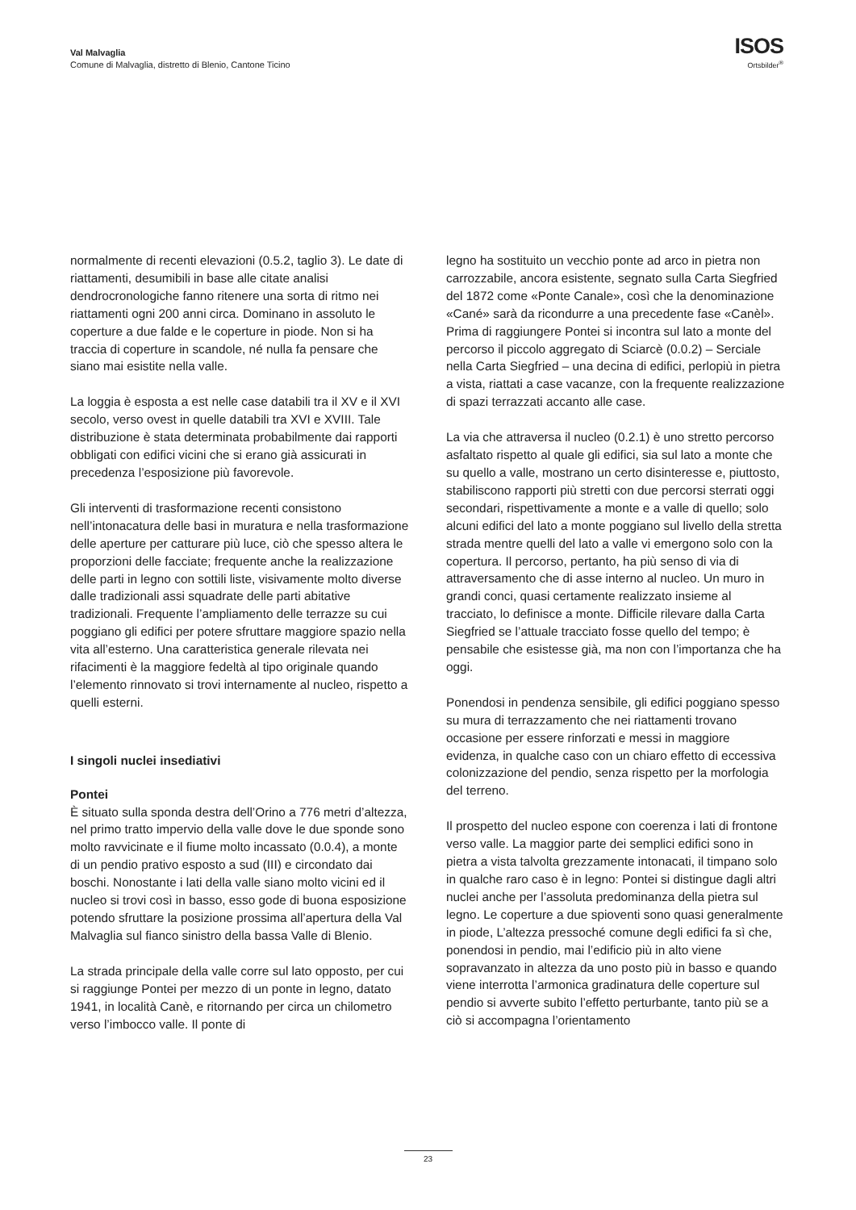Val Malvaglia
Comune di Malvaglia, distretto di Blenio, Cantone Ticino
ISOS
Ortsbilder<sup>®</sup>
normalmente di recenti elevazioni (0.5.2, taglio 3). Le date di riattamenti, desumibili in base alle citate analisi dendrocronologiche fanno ritenere una sorta di ritmo nei riattamenti ogni 200 anni circa. Dominano in assoluto le coperture a due falde e le coperture in piode. Non si ha traccia di coperture in scandole, né nulla fa pensare che siano mai esistite nella valle.
La loggia è esposta a est nelle case databili tra il XV e il XVI secolo, verso ovest in quelle databili tra XVI e XVIII. Tale distribuzione è stata determinata probabilmente dai rapporti obbligati con edifici vicini che si erano già assicurati in precedenza l’esposizione più favorevole.
Gli interventi di trasformazione recenti consistono nell’intonacatura delle basi in muratura e nella trasformazione delle aperture per catturare più luce, ciò che spesso altera le proporzioni delle facciate; frequente anche la realizzazione delle parti in legno con sottili liste, visivamente molto diverse dalle tradizionali assi squadrate delle parti abitative tradizionali. Frequente l’ampliamento delle terrazze su cui poggiano gli edifici per potere sfruttare maggiore spazio nella vita all’esterno. Una caratteristica generale rilevata nei rifacimenti è la maggiore fedeltà al tipo originale quando l’elemento rinnovato si trovi internamente al nucleo, rispetto a quelli esterni.
I singoli nuclei insediativi
Pontei
È situato sulla sponda destra dell’Orino a 776 metri d’altezza, nel primo tratto impervio della valle dove le due sponde sono molto ravvicinate e il fiume molto incassato (0.0.4), a monte di un pendio prativo esposto a sud (III) e circondato dai boschi. Nonostante i lati della valle siano molto vicini ed il nucleo si trovi così in basso, esso gode di buona esposizione potendo sfruttare la posizione prossima all’apertura della Val Malvaglia sul fianco sinistro della bassa Valle di Blenio.
La strada principale della valle corre sul lato opposto, per cui si raggiunge Pontei per mezzo di un ponte in legno, datato 1941, in località Canè, e ritornando per circa un chilometro verso l’imbocco valle. Il ponte di
legno ha sostituito un vecchio ponte ad arco in pietra non carrozzabile, ancora esistente, segnato sulla Carta Siegfried del 1872 come «Ponte Canale», così che la denominazione «Cané» sarà da ricondurre a una precedente fase «Canèl». Prima di raggiungere Pontei si incontra sul lato a monte del percorso il piccolo aggregato di Sciarcè (0.0.2) – Serciale nella Carta Siegfried – una decina di edifici, perlopiù in pietra a vista, riattati a case vacanze, con la frequente realizzazione di spazi terrazzati accanto alle case.
La via che attraversa il nucleo (0.2.1) è uno stretto percorso asfaltato rispetto al quale gli edifici, sia sul lato a monte che su quello a valle, mostrano un certo disinteresse e, piuttosto, stabiliscono rapporti più stretti con due percorsi sterrati oggi secondari, rispettivamente a monte e a valle di quello; solo alcuni edifici del lato a monte poggiano sul livello della stretta strada mentre quelli del lato a valle vi emergono solo con la copertura. Il percorso, pertanto, ha più senso di via di attraversamento che di asse interno al nucleo. Un muro in grandi conci, quasi certamente realizzato insieme al tracciato, lo definisce a monte. Difficile rilevare dalla Carta Siegfried se l’attuale tracciato fosse quello del tempo; è pensabile che esistesse già, ma non con l’importanza che ha oggi.
Ponendosi in pendenza sensibile, gli edifici poggiano spesso su mura di terrazzamento che nei riattamenti trovano occasione per essere rinforzati e messi in maggiore evidenza, in qualche caso con un chiaro effetto di eccessiva colonizzazione del pendio, senza rispetto per la morfologia del terreno.
Il prospetto del nucleo espone con coerenza i lati di frontone verso valle. La maggior parte dei semplici edifici sono in pietra a vista talvolta grezzamente intonacati, il timpano solo in qualche raro caso è in legno: Pontei si distingue dagli altri nuclei anche per l’assoluta predominanza della pietra sul legno. Le coperture a due spioventi sono quasi generalmente in piode, L’altezza pressoché comune degli edifici fa sì che, ponendosi in pendio, mai l’edificio più in alto viene sopravanzato in altezza da uno posto più in basso e quando viene interrotta l’armonica gradinatura delle coperture sul pendio si avverte subito l’effetto perturbante, tanto più se a ciò si accompagna l’orientamento
23